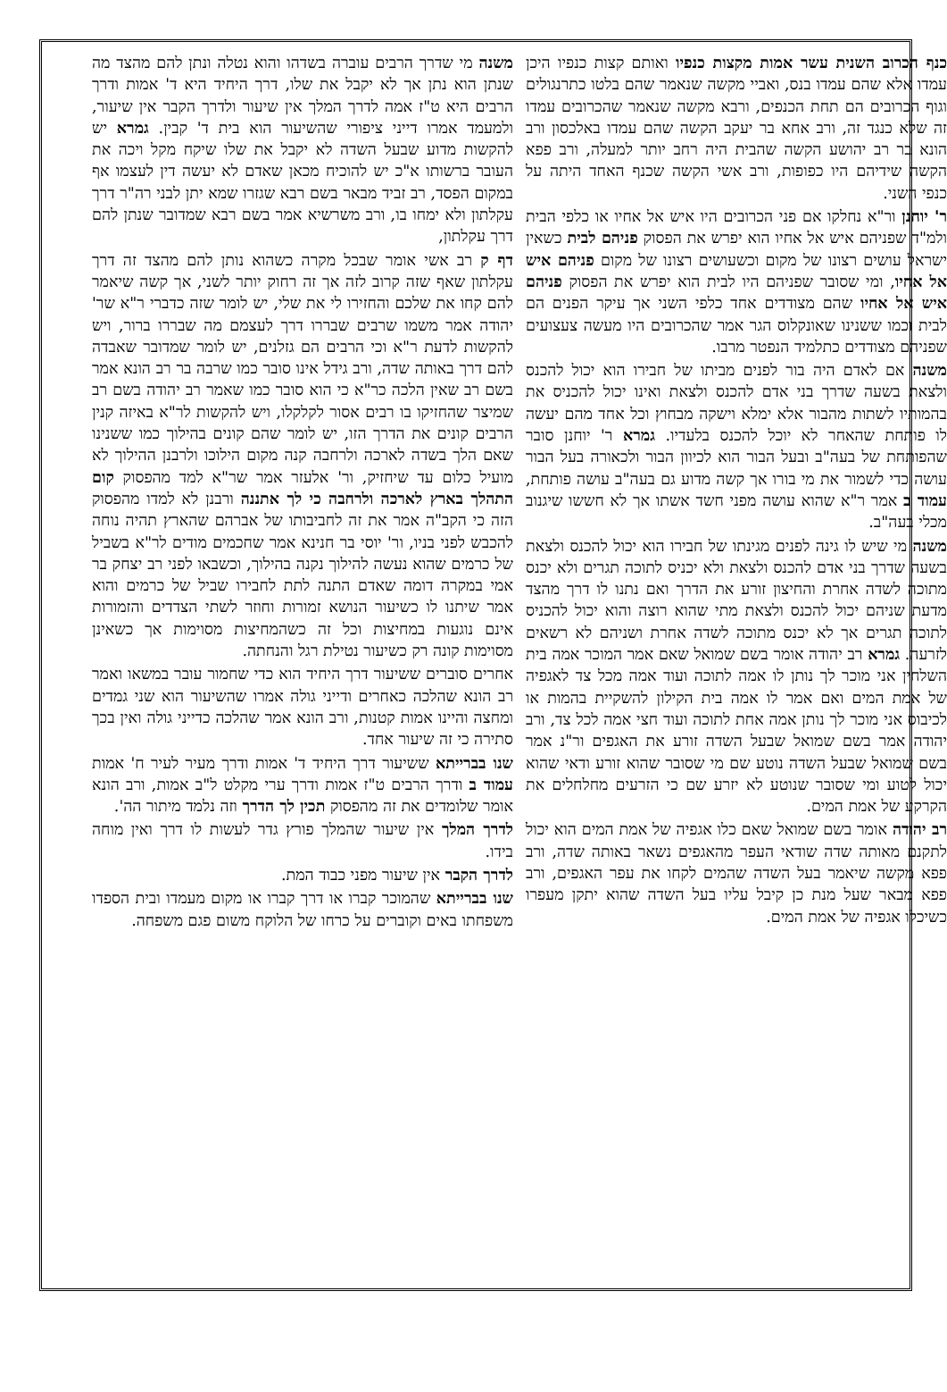כנף הכרוב השנית עשר אמות מקצות כנפיו ואותם קצות כנפיו היכן עמדו אלא שהם עמדו בנס, ואביי מקשה שנאמר שהם בלטו כתרנגולים וגוף הכרובים הם תחת הכנפים, ורבא מקשה שנאמר שהכרובים עמדו זה שלא כנגד זה, ורב אחא בר יעקב הקשה שהם עמדו באלכסון ורב הונא בר רב יהושע הקשה שהבית היה רחב יותר למעלה, ורב פפא הקשה שידיהם היו כפופות, ורב אשי הקשה שכנף האחד היתה על כנפי השני.
ר' יוחנן ור"א נחלקו אם פני הכרובים היו איש אל אחיו או כלפי הבית ולמ"ד שפניהם איש אל אחיו הוא יפרש את הפסוק פניהם לבית כשאין ישראל עושים רצונו של מקום וכשעושים רצונו של מקום פניהם איש אל אחיו, ומי שסובר שפניהם היו לבית הוא יפרש את הפסוק פניהם איש אל אחיו שהם מצודדים אחד כלפי השני אך עיקר הפנים הם לבית וכמו ששנינו שאונקלוס הגר אמר שהכרובים היו מעשה צעצועים שפניהם מצודדים כתלמיד הנפטר מרבו.
משנה אם לאדם היה בור לפנים מביתו של חבירו הוא יכול להכנס ולצאת בשעה שדרך בני אדם להכנס ולצאת ואינו יכול להכניס את בהמותיו לשתות מהבור אלא ימלא וישקה מבחוץ וכל אחד מהם יעשה לו פותחת שהאחר לא יוכל להכנס בלעדיו. גמרא ר' יוחנן סובר שהפותחת של בעה"ב ובעל הבור הוא לכיוון הבור ולכאורה בעל הבור עושה כדי לשמור את מי בורו אך קשה מדוע גם בעה"ב עושה פותחת, עמוד ב אמר ר"א שהוא עושה מפני חשד אשתו אך לא חששו שיגנוב מכלי בעה"ב.
משנה מי שיש לו גינה לפנים מגינתו של חבירו הוא יכול להכנס ולצאת בשעה שדרך בני אדם להכנס ולצאת ולא יכניס לתוכה תגרים ולא יכנס מתוכה לשדה אחרת והחיצון זורע את הדרך ואם נתנו לו דרך מהצד מדעת שניהם יכול להכנס ולצאת מתי שהוא רוצה והוא יכול להכניס לתוכה תגרים אך לא יכנס מתוכה לשדה אחרת ושניהם לא רשאים לזרעה. גמרא רב יהודה אומר בשם שמואל שאם אמר המוכר אמה בית השלחין אני מוכר לך נותן לו אמה לתוכה ועוד אמה מכל צד לאגפיה של אמת המים ואם אמר לו אמה בית הקילון להשקיית בהמות או לכיבוס אני מוכר לך נותן אמה אחת לתוכה ועוד חצי אמה לכל צד, ורב יהודה אמר בשם שמואל שבעל השדה זורע את האגפים ור"נ אמר בשם שמואל שבעל השדה נוטע שם מי שסובר שהוא זורע ודאי שהוא יכול לטוע ומי שסובר שנוטע לא יזרע שם כי הזרעים מחלחלים את הקרקע של אמת המים.
רב יהודה אומר בשם שמואל שאם כלו אגפיה של אמת המים הוא יכול לתקנם מאותה שדה שודאי העפר מהאגפים נשאר באותה שדה, ורב פפא מקשה שיאמר בעל השדה שהמים לקחו את עפר האגפים, ורב פפא מבאר שעל מנת כן קיבל עליו בעל השדה שהוא יתקן מעפרו כשיכלו אגפיה של אמת המים.
משנה מי שדרך הרבים עוברה בשדהו והוא נטלה ונתן להם מהצד מה שנתן הוא נתן אך לא יקבל את שלו, דרך היחיד היא ד' אמות ודרך הרבים היא ט"ז אמה לדרך המלך אין שיעור ולדרך הקבר אין שיעור, ולמעמד אמרו דייני ציפורי שהשיעור הוא בית ד' קבין. גמרא יש להקשות מדוע שבעל השדה לא יקבל את שלו שיקח מקל ויכה את העובר ברשותו א"כ יש להוכיח מכאן שאדם לא יעשה דין לעצמו אף במקום הפסד, רב זביד מבאר בשם רבא שגזרו שמא יתן לבני רה"ר דרך עקלתון ולא ימחו בו, ורב משרשיא אמר בשם רבא שמדובר שנתן להם דרך עקלתון,
דף ק רב אשי אומר שבכל מקרה כשהוא נותן להם מהצד זה דרך עקלתון שאף שזה קרוב לזה אך זה רחוק יותר לשני, אך קשה שיאמר להם קחו את שלכם והחזירו לי את שלי, יש לומר שזה כדברי ר"א שר' יהודה אמר משמו שרבים שבררו דרך לעצמם מה שבררו ברור, ויש להקשות לדעת ר"א וכי הרבים הם גזלנים, יש לומר שמדובר שאבדה להם דרך באותה שדה, ורב גידל אינו סובר כמו שרבה בר רב הונא אמר בשם רב שאין הלכה כר"א כי הוא סובר כמו שאמר רב יהודה בשם רב שמיצר שהחזיקו בו רבים אסור לקלקלו, ויש להקשות לר"א באיזה קנין הרבים קונים את הדרך הזו, יש לומר שהם קונים בהילוך כמו ששנינו שאם הלך בשדה לארכה ולרחבה קנה מקום הילוכו ולרבנן ההילוך לא מועיל כלום עד שיחזיק, ור' אלעזר אמר שר"א למד מהפסוק קום התהלך בארץ לארכה ולרחבה כי לך אתננה ורבנן לא למדו מהפסוק הזה כי הקב"ה אמר את זה לחביבותו של אברהם שהארץ תהיה נוחה להכבש לפני בניו, ור' יוסי בר חנינא אמר שחכמים מודים לר"א בשביל של כרמים שהוא נעשה להילוך נקנה בהילוך, וכשבאו לפני רב יצחק בר אמי במקרה דומה שאדם התנה לתת לחבירו שביל של כרמים והוא אמר שיתנו לו כשיעור הנושא זמורות וחוזר לשתי הצדדים והזמורות אינם נוגעות במחיצות וכל זה כשהמחיצות מסוימות אך כשאינן מסוימות קונה רק כשיעור נטילת רגל והנחתה.
אחרים סוברים ששיעור דרך היחיד הוא כדי שחמור עובר במשאו ואמר רב הונא שהלכה כאחרים ודייני גולה אמרו שהשיעור הוא שני גמדים ומחצה והיינו אמות קטנות, ורב הונא אמר שהלכה כדייני גולה ואין בכך סתירה כי זה שיעור אחד.
שנו בברייתא ששיעור דרך היחיד ד' אמות ודרך מעיר לעיר ח' אמות עמוד ב ודרך הרבים ט"ז אמות ודרך ערי מקלט ל"ב אמות, ורב הונא אומר שלומדים את זה מהפסוק תכין לך הדרך וזה נלמד מיתור הה'.
לדרך המלך אין שיעור שהמלך פורץ גדר לעשות לו דרך ואין מוחה בידו.
לדרך הקבר אין שיעור מפני כבוד המת.
שנו בברייתא שהמוכר קברו או דרך קברו או מקום מעמדו ובית הספדו משפחתו באים וקוברים על כרחו של הלוקח משום פגם משפחה.